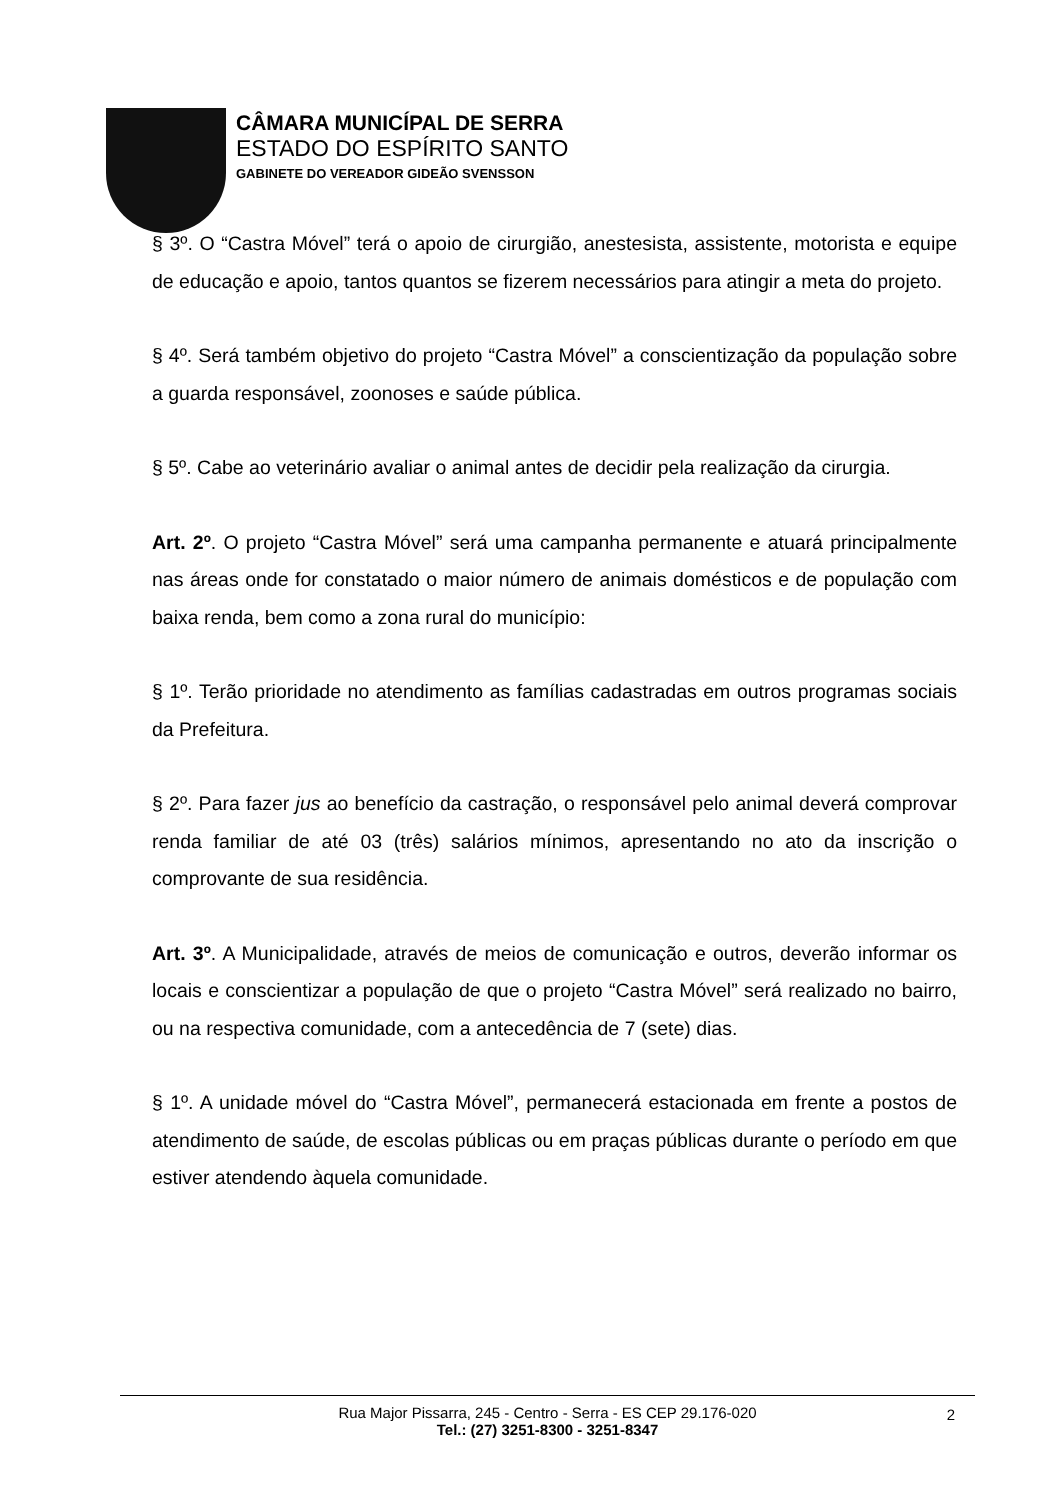CÂMARA MUNICÍPAL DE SERRA
ESTADO DO ESPÍRITO SANTO
GABINETE DO VEREADOR GIDEÃO SVENSSON
§ 3º. O “Castra Móvel” terá o apoio de cirurgião, anestesista, assistente, motorista e equipe de educação e apoio, tantos quantos se fizerem necessários para atingir a meta do projeto.
§ 4º. Será também objetivo do projeto “Castra Móvel” a conscientização da população sobre a guarda responsável, zoonoses e saúde pública.
§ 5º. Cabe ao veterinário avaliar o animal antes de decidir pela realização da cirurgia.
Art. 2º. O projeto “Castra Móvel” será uma campanha permanente e atuará principalmente nas áreas onde for constatado o maior número de animais domésticos e de população com baixa renda, bem como a zona rural do município:
§ 1º. Terão prioridade no atendimento as famílias cadastradas em outros programas sociais da Prefeitura.
§ 2º. Para fazer jus ao benefício da castração, o responsável pelo animal deverá comprovar renda familiar de até 03 (três) salários mínimos, apresentando no ato da inscrição o comprovante de sua residência.
Art. 3º. A Municipalidade, através de meios de comunicação e outros, deverão informar os locais e conscientizar a população de que o projeto “Castra Móvel” será realizado no bairro, ou na respectiva comunidade, com a antecedência de 7 (sete) dias.
§ 1º. A unidade móvel do “Castra Móvel”, permanecerá estacionada em frente a postos de atendimento de saúde, de escolas públicas ou em praças públicas durante o período em que estiver atendendo àquela comunidade.
Rua Major Pissarra, 245 - Centro - Serra - ES CEP 29.176-020
Tel.: (27) 3251-8300 - 3251-8347
2